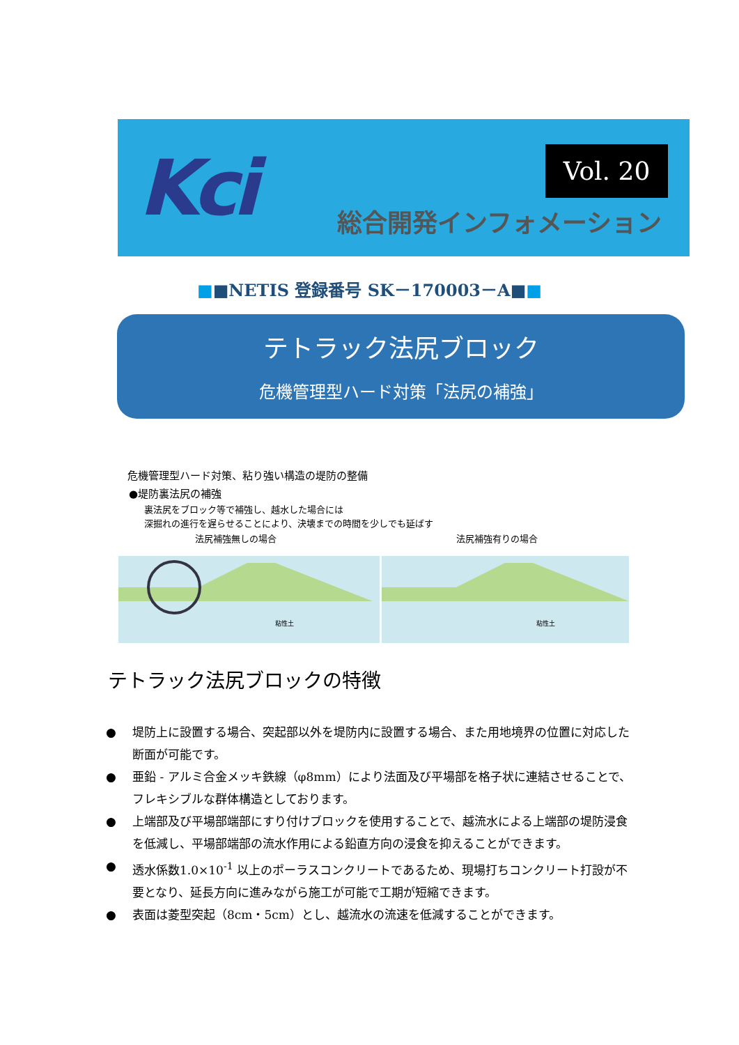Kci Vol. 20
総合開発インフォメーション
■■NETIS 登録番号 SK－170003－A■■
テトラック法尻ブロック
危機管理型ハード対策「法尻の補強」
危機管理型ハード対策、粘り強い構造の堤防の整備
●堤防裏法尻の補強
裏法尻をブロック等で補強し、越水した場合には
深掘れの進行を遅らせることにより、決壊までの時間を少しでも延ばす
法尻補強無しの場合
法尻補強有りの場合
粘性土
粘性土
テトラック法尻ブロックの特徴
● 堤防上に設置する場合、突起部以外を堤防内に設置する場合、また用地境界の位置に対応した断面が可能です。
● 亜鉛 - アルミ合金メッキ鉄線（φ8mm）により法面及び平場部を格子状に連結させることで、フレキシブルな群体構造としております。
● 上端部及び平場部端部にすり付けブロックを使用することで、越流水による上端部の堤防浸食を低減し、平場部端部の流水作用による鉛直方向の浸食を抑えることができます。
● 透水係数1.0×10<sup>-1</sup> 以上のポーラスコンクリートであるため、現場打ちコンクリート打設が不要となり、延長方向に進みながら施工が可能で工期が短縮できます。
● 表面は菱型突起（8cm・5cm）とし、越流水の流速を低減することができます。